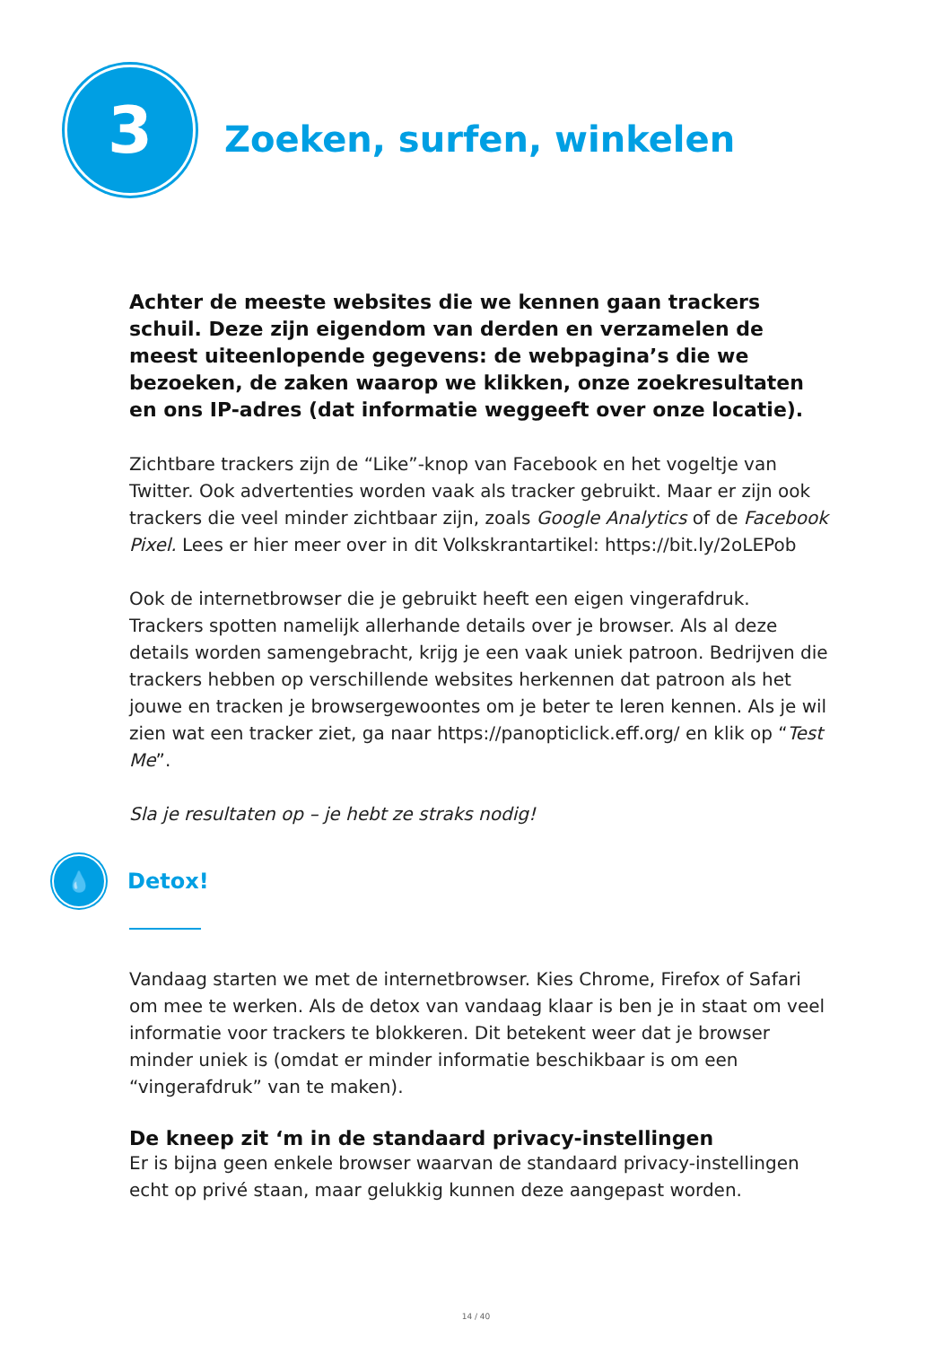3
Zoeken, surfen, winkelen
Achter de meeste websites die we kennen gaan trackers schuil. Deze zijn eigendom van derden en verzamelen de meest uiteenlopende gegevens: de webpagina’s die we bezoeken, de zaken waarop we klikken, onze zoekresultaten en ons IP-adres (dat informatie weggeeft over onze locatie).
Zichtbare trackers zijn de “Like”-knop van Facebook en het vogeltje van Twitter. Ook advertenties worden vaak als tracker gebruikt. Maar er zijn ook trackers die veel minder zichtbaar zijn, zoals Google Analytics of de Facebook Pixel. Lees er hier meer over in dit Volkskrantartikel: https://bit.ly/2oLEPob
Ook de internetbrowser die je gebruikt heeft een eigen vingerafdruk. Trackers spotten namelijk allerhande details over je browser. Als al deze details worden samengebracht, krijg je een vaak uniek patroon. Bedrijven die trackers hebben op verschillende websites herkennen dat patroon als het jouwe en tracken je browsergewoontes om je beter te leren kennen. Als je wil zien wat een tracker ziet, ga naar https://panopticlick.eff.org/ en klik op “Test Me”.
Sla je resultaten op – je hebt ze straks nodig!
💧
Detox!
Vandaag starten we met de internetbrowser. Kies Chrome, Firefox of Safari om mee te werken. Als de detox van vandaag klaar is ben je in staat om veel informatie voor trackers te blokkeren. Dit betekent weer dat je browser minder uniek is (omdat er minder informatie beschikbaar is om een “vingerafdruk” van te maken).
De kneep zit ‘m in de standaard privacy-instellingen
Er is bijna geen enkele browser waarvan de standaard privacy-instellingen echt op privé staan, maar gelukkig kunnen deze aangepast worden.
14 / 40